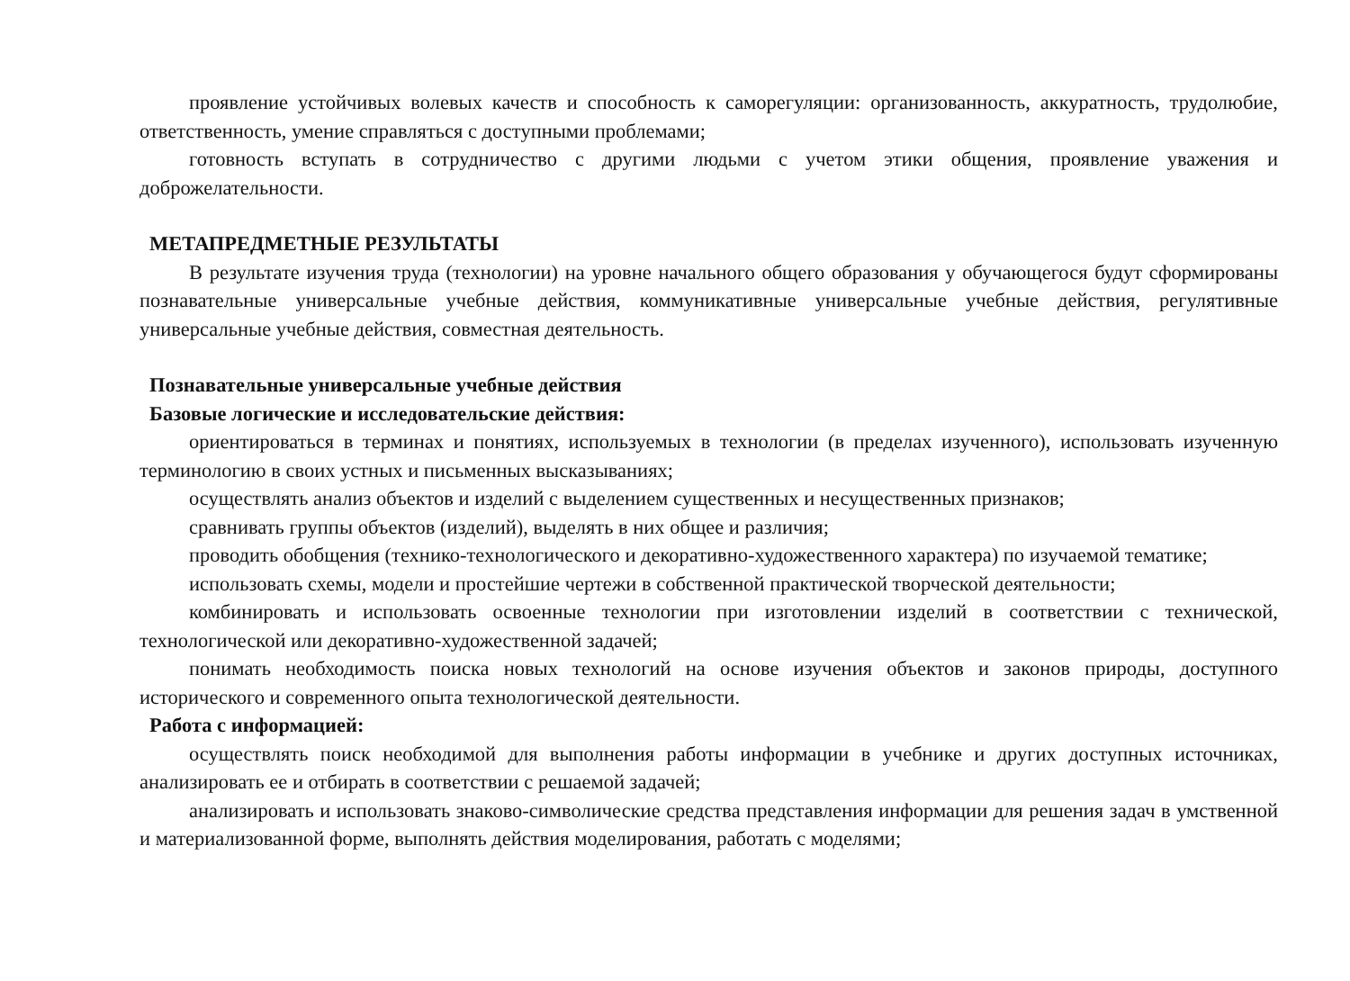проявление устойчивых волевых качеств и способность к саморегуляции: организованность, аккуратность, трудолюбие, ответственность, умение справляться с доступными проблемами;
готовность вступать в сотрудничество с другими людьми с учетом этики общения, проявление уважения и доброжелательности.
МЕТАПРЕДМЕТНЫЕ РЕЗУЛЬТАТЫ
В результате изучения труда (технологии) на уровне начального общего образования у обучающегося будут сформированы познавательные универсальные учебные действия, коммуникативные универсальные учебные действия, регулятивные универсальные учебные действия, совместная деятельность.
Познавательные универсальные учебные действия
Базовые логические и исследовательские действия:
ориентироваться в терминах и понятиях, используемых в технологии (в пределах изученного), использовать изученную терминологию в своих устных и письменных высказываниях;
осуществлять анализ объектов и изделий с выделением существенных и несущественных признаков;
сравнивать группы объектов (изделий), выделять в них общее и различия;
проводить обобщения (технико-технологического и декоративно-художественного характера) по изучаемой тематике;
использовать схемы, модели и простейшие чертежи в собственной практической творческой деятельности;
комбинировать и использовать освоенные технологии при изготовлении изделий в соответствии с технической, технологической или декоративно-художественной задачей;
понимать необходимость поиска новых технологий на основе изучения объектов и законов природы, доступного исторического и современного опыта технологической деятельности.
Работа с информацией:
осуществлять поиск необходимой для выполнения работы информации в учебнике и других доступных источниках, анализировать ее и отбирать в соответствии с решаемой задачей;
анализировать и использовать знаково-символические средства представления информации для решения задач в умственной и материализованной форме, выполнять действия моделирования, работать с моделями;